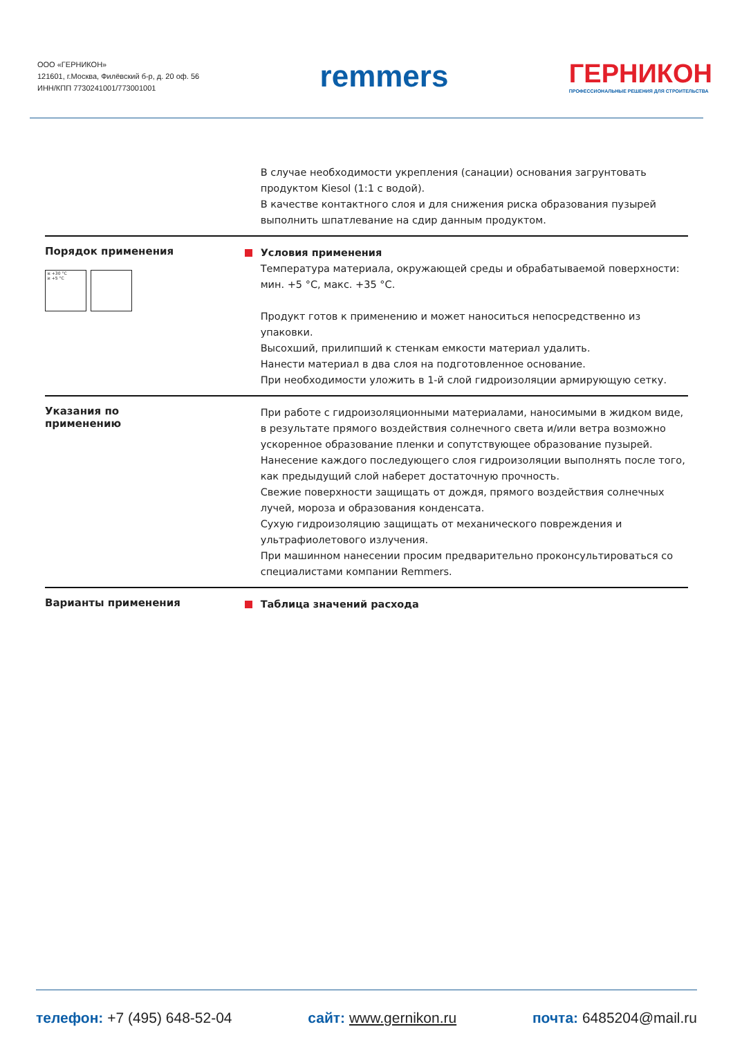ООО «ГЕРНИКОН»
121601, г.Москва, Филёвский б-р, д. 20 оф. 56
ИНН/КПП 7730241001/773001001
remmers
ГЕРНИКОН
ПРОФЕССИОНАЛЬНЫЕ РЕШЕНИЯ ДЛЯ СТРОИТЕЛЬСТВА
В случае необходимости укрепления (санации) основания загрунтовать продуктом Kiesol (1:1 с водой).
В качестве контактного слоя и для снижения риска образования пузырей выполнить шпатлевание на сдир данным продуктом.
Порядок применения
≤ +30 °C
≥ +5 °C
Условия применения
Температура материала, окружающей среды и обрабатываемой поверхности: мин. +5 °C, макс. +35 °C.
Продукт готов к применению и может наноситься непосредственно из упаковки.
Высохший, прилипший к стенкам емкости материал удалить.
Нанести материал в два слоя на подготовленное основание.
При необходимости уложить в 1-й слой гидроизоляции армирующую сетку.
Указания по
применению
При работе с гидроизоляционными материалами, наносимыми в жидком виде, в результате прямого воздействия солнечного света и/или ветра возможно ускоренное образование пленки и сопутствующее образование пузырей.
Нанесение каждого последующего слоя гидроизоляции выполнять после того, как предыдущий слой наберет достаточную прочность.
Свежие поверхности защищать от дождя, прямого воздействия солнечных лучей, мороза и образования конденсата.
Сухую гидроизоляцию защищать от механического повреждения и ультрафиолетового излучения.
При машинном нанесении просим предварительно проконсультироваться со специалистами компании Remmers.
Варианты применения
Таблица значений расхода
телефон: +7 (495) 648-52-04 сайт: www.gernikon.ru почта: 6485204@mail.ru